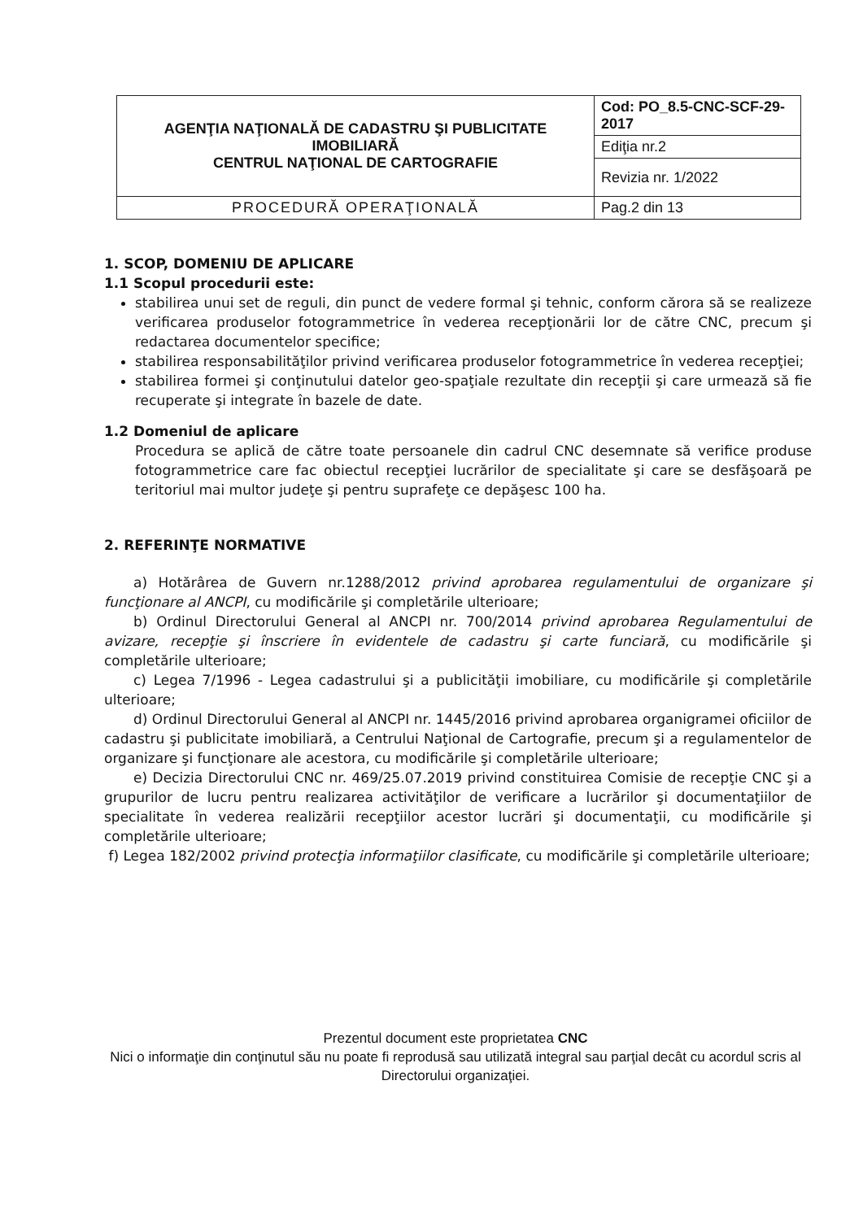| AGENŢIA NAŢIONALĂ DE CADASTRU ŞI PUBLICITATE IMOBILIARĂ CENTRUL NAŢIONAL DE CARTOGRAFIE | Cod: PO_8.5-CNC-SCF-29-2017 |
| | Ediţia nr.2 |
| | Revizia nr. 1/2022 |
| PROCEDURĂ OPERAŢIONALĂ | Pag.2 din 13 |
1. SCOP, DOMENIU DE APLICARE
1.1 Scopul procedurii este:
stabilirea unui set de reguli, din punct de vedere formal şi tehnic, conform cărora să se realizeze verificarea produselor fotogrammetrice în vederea recepţionării lor de către CNC, precum şi redactarea documentelor specifice;
stabilirea responsabilităţilor privind verificarea produselor fotogrammetrice în vederea recepţiei;
stabilirea formei şi conţinutului datelor geo-spaţiale rezultate din recepţii şi care urmează să fie recuperate şi integrate în bazele de date.
1.2 Domeniul de aplicare
Procedura se aplică de către toate persoanele din cadrul CNC desemnate să verifice produse fotogrammetrice care fac obiectul recepţiei lucrărilor de specialitate şi care se desfăşoară pe teritoriul mai multor judeţe şi pentru suprafeţe ce depăşesc 100 ha.
2. REFERINŢE NORMATIVE
a) Hotărârea de Guvern nr.1288/2012 privind aprobarea regulamentului de organizare şi funcţionare al ANCPI, cu modificările şi completările ulterioare;
b) Ordinul Directorului General al ANCPI nr. 700/2014 privind aprobarea Regulamentului de avizare, recepţie şi înscriere în evidentele de cadastru şi carte funciară, cu modificările şi completările ulterioare;
c) Legea 7/1996 - Legea cadastrului şi a publicităţii imobiliare, cu modificările şi completările ulterioare;
d) Ordinul Directorului General al ANCPI nr. 1445/2016 privind aprobarea organigramei oficiilor de cadastru şi publicitate imobiliară, a Centrului Naţional de Cartografie, precum şi a regulamentelor de organizare şi funcţionare ale acestora, cu modificările şi completările ulterioare;
e) Decizia Directorului CNC nr. 469/25.07.2019 privind constituirea Comisie de recepţie CNC şi a grupurilor de lucru pentru realizarea activităţilor de verificare a lucrărilor şi documentaţiilor de specialitate în vederea realizării recepţiilor acestor lucrări şi documentaţii, cu modificările şi completările ulterioare;
f) Legea 182/2002 privind protecţia informaţiilor clasificate, cu modificările şi completările ulterioare;
Prezentul document este proprietatea CNC
Nici o informaţie din conţinutul său nu poate fi reprodusă sau utilizată integral sau parţial decât cu acordul scris al Directorului organizaţiei.